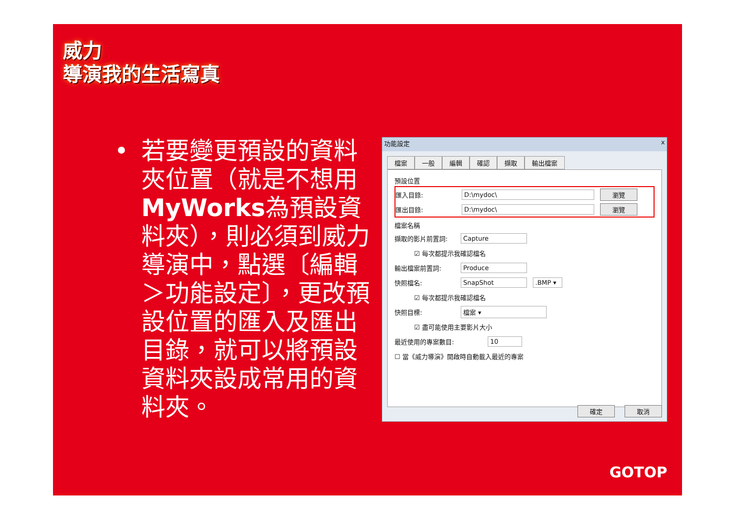威力
導演我的生活寫真
• 若要變更預設的資料夾位置（就是不想用MyWorks為預設資料夾），則必須到威力導演中，點選〔編輯＞功能設定〕，更改預設位置的匯入及匯出目錄，就可以將預設資料夾設成常用的資料夾。
功能設定 x
檔案 一般 編輯 確認 擷取 輸出檔案
預設位置
匯入目錄: D:\mydoc\ 瀏覽
匯出目錄: D:\mydoc\ 瀏覽
檔案名稱
擷取的影片前置詞: Capture
☑ 每次都提示我確認檔名
輸出檔案前置詞: Produce
快照檔名: SnapShot.BMP ▾
☑ 每次都提示我確認檔名
快照目標: 檔案 ▾
☑ 盡可能使用主要影片大小
最近使用的專案數目: 10
☐ 當《威力導演》開啟時自動載入最近的專案
確定 取消
GOTOP